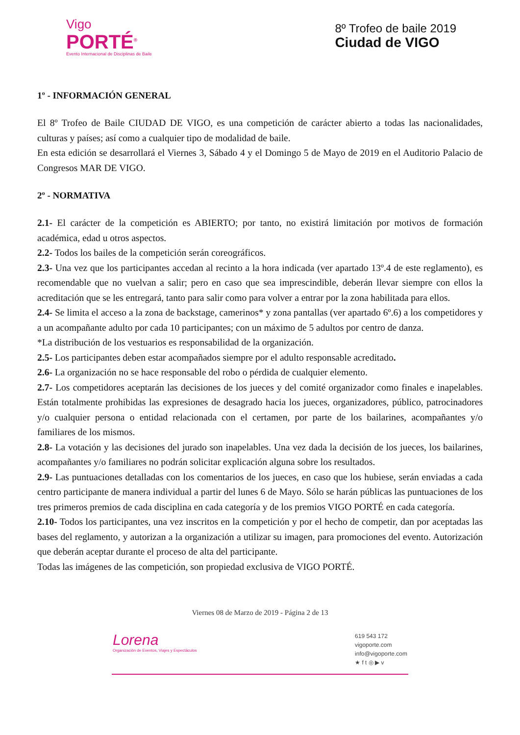Vigo
PORTÉ<sup>®</sup>
Evento Internacional de Disciplinas de Baile
8º Trofeo de baile 2019
Ciudad de VIGO
1º - INFORMACIÓN GENERAL
El 8º Trofeo de Baile CIUDAD DE VIGO, es una competición de carácter abierto a todas las nacionalidades, culturas y países; así como a cualquier tipo de modalidad de baile.
En esta edición se desarrollará el Viernes 3, Sábado 4 y el Domingo 5 de Mayo de 2019 en el Auditorio Palacio de Congresos MAR DE VIGO.
2º - NORMATIVA
2.1- El carácter de la competición es ABIERTO; por tanto, no existirá limitación por motivos de formación académica, edad u otros aspectos.
2.2- Todos los bailes de la competición serán coreográficos.
2.3- Una vez que los participantes accedan al recinto a la hora indicada (ver apartado 13º.4 de este reglamento), es recomendable que no vuelvan a salir; pero en caso que sea imprescindible, deberán llevar siempre con ellos la acreditación que se les entregará, tanto para salir como para volver a entrar por la zona habilitada para ellos.
2.4- Se limita el acceso a la zona de backstage, camerinos* y zona pantallas (ver apartado 6º.6) a los competidores y a un acompañante adulto por cada 10 participantes; con un máximo de 5 adultos por centro de danza.
*La distribución de los vestuarios es responsabilidad de la organización.
2.5- Los participantes deben estar acompañados siempre por el adulto responsable acreditado.
2.6- La organización no se hace responsable del robo o pérdida de cualquier elemento.
2.7- Los competidores aceptarán las decisiones de los jueces y del comité organizador como finales e inapelables. Están totalmente prohibidas las expresiones de desagrado hacia los jueces, organizadores, público, patrocinadores y/o cualquier persona o entidad relacionada con el certamen, por parte de los bailarines, acompañantes y/o familiares de los mismos.
2.8- La votación y las decisiones del jurado son inapelables. Una vez dada la decisión de los jueces, los bailarines, acompañantes y/o familiares no podrán solicitar explicación alguna sobre los resultados.
2.9- Las puntuaciones detalladas con los comentarios de los jueces, en caso que los hubiese, serán enviadas a cada centro participante de manera individual a partir del lunes 6 de Mayo. Sólo se harán públicas las puntuaciones de los tres primeros premios de cada disciplina en cada categoría y de los premios VIGO PORTÉ en cada categoría.
2.10- Todos los participantes, una vez inscritos en la competición y por el hecho de competir, dan por aceptadas las bases del reglamento, y autorizan a la organización a utilizar su imagen, para promociones del evento. Autorización que deberán aceptar durante el proceso de alta del participante.
Todas las imágenes de las competición, son propiedad exclusiva de VIGO PORTÉ.
Viernes 08 de Marzo de 2019 - Página 2 de 13
Lorena
Organización de Eventos, Viajes y Espectáculos
619 543 172
vigoporte.com
info@vigoporte.com
★ f t ◎ ▶ v